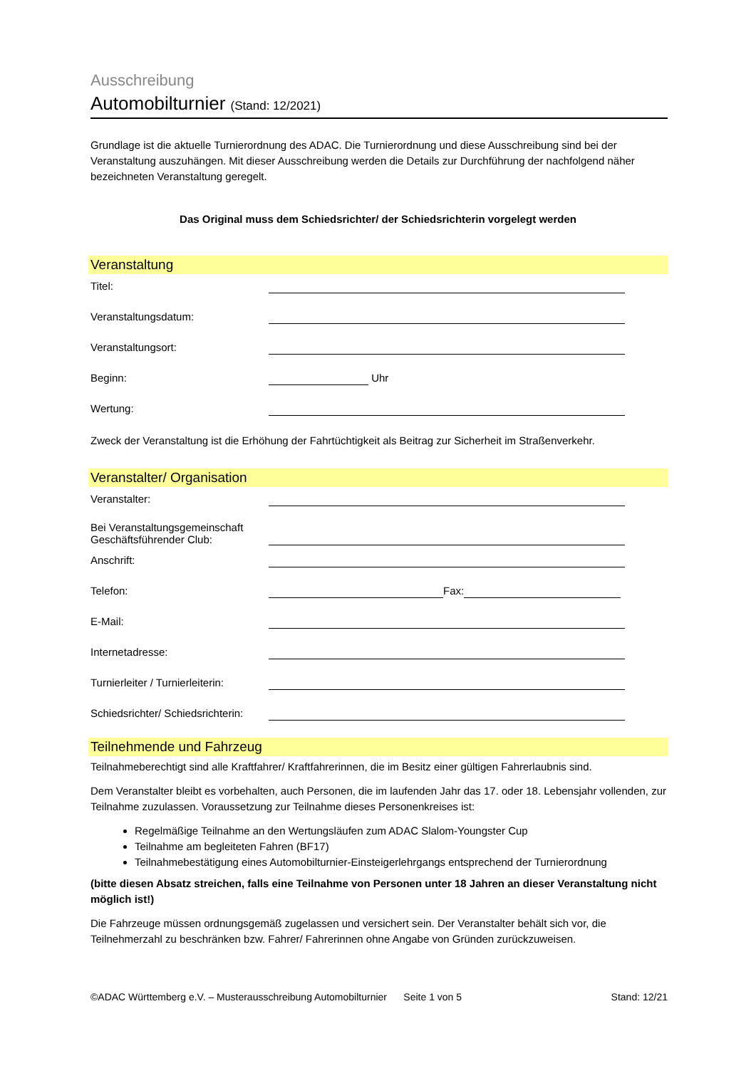Ausschreibung
Automobilturnier (Stand: 12/2021)
Grundlage ist die aktuelle Turnierordnung des ADAC. Die Turnierordnung und diese Ausschreibung sind bei der Veranstaltung auszuhängen. Mit dieser Ausschreibung werden die Details zur Durchführung der nachfolgend näher bezeichneten Veranstaltung geregelt.
Das Original muss dem Schiedsrichter/ der Schiedsrichterin vorgelegt werden
Veranstaltung
Titel:
Veranstaltungsdatum:
Veranstaltungsort:
Beginn: Uhr
Wertung:
Zweck der Veranstaltung ist die Erhöhung der Fahrtüchtigkeit als Beitrag zur Sicherheit im Straßenverkehr.
Veranstalter/ Organisation
Veranstalter:
Bei Veranstaltungsgemeinschaft
Geschäftsführender Club:
Anschrift:
Telefon: Fax:
E-Mail:
Internetadresse:
Turnierleiter / Turnierleiterin:
Schiedsrichter/ Schiedsrichterin:
Teilnehmende und Fahrzeug
Teilnahmeberechtigt sind alle Kraftfahrer/ Kraftfahrerinnen, die im Besitz einer gültigen Fahrerlaubnis sind.
Dem Veranstalter bleibt es vorbehalten, auch Personen, die im laufenden Jahr das 17. oder 18. Lebensjahr vollenden, zur Teilnahme zuzulassen. Voraussetzung zur Teilnahme dieses Personenkreises ist:
Regelmäßige Teilnahme an den Wertungsläufen zum ADAC Slalom-Youngster Cup
Teilnahme am begleiteten Fahren (BF17)
Teilnahmebestätigung eines Automobilturnier-Einsteigerlehrgangs entsprechend der Turnierordnung
(bitte diesen Absatz streichen, falls eine Teilnahme von Personen unter 18 Jahren an dieser Veranstaltung nicht möglich ist!)
Die Fahrzeuge müssen ordnungsgemäß zugelassen und versichert sein. Der Veranstalter behält sich vor, die Teilnehmerzahl zu beschränken bzw. Fahrer/ Fahrerinnen ohne Angabe von Gründen zurückzuweisen.
©ADAC Württemberg e.V. – Musterausschreibung Automobilturnier Seite 1 von 5 Stand: 12/21